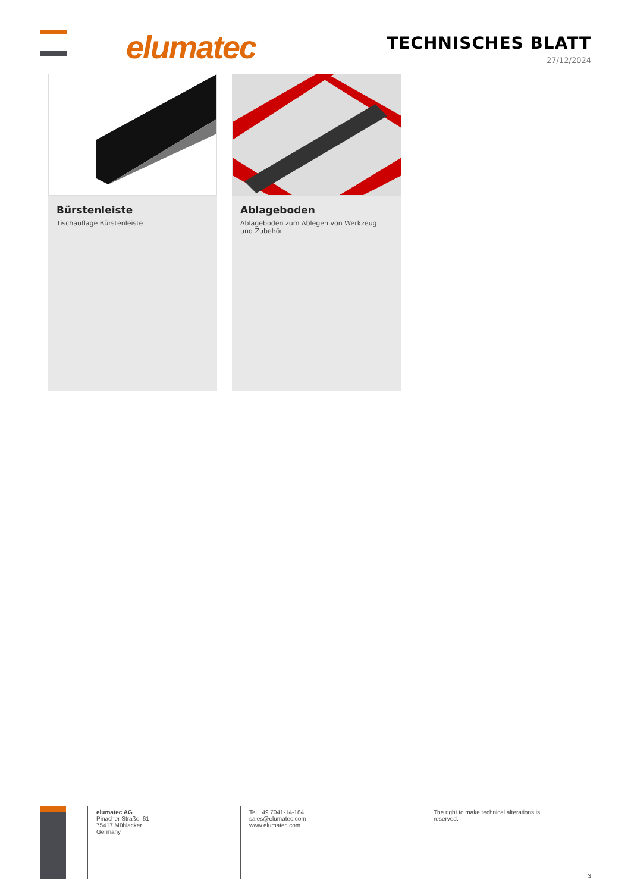elumatec TECHNISCHES BLATT
27/12/2024
Bürstenleiste
Tischauflage Bürstenleiste
Ablageboden
Ablageboden zum Ablegen von Werkzeug
und Zubehör
elumatec AG
Pinacher Straße, 61
75417 Mühlacker
Germany
Tel +49 7041-14-184
sales@elumatec.com
www.elumatec.com
The right to make technical alterations is
reserved.
3